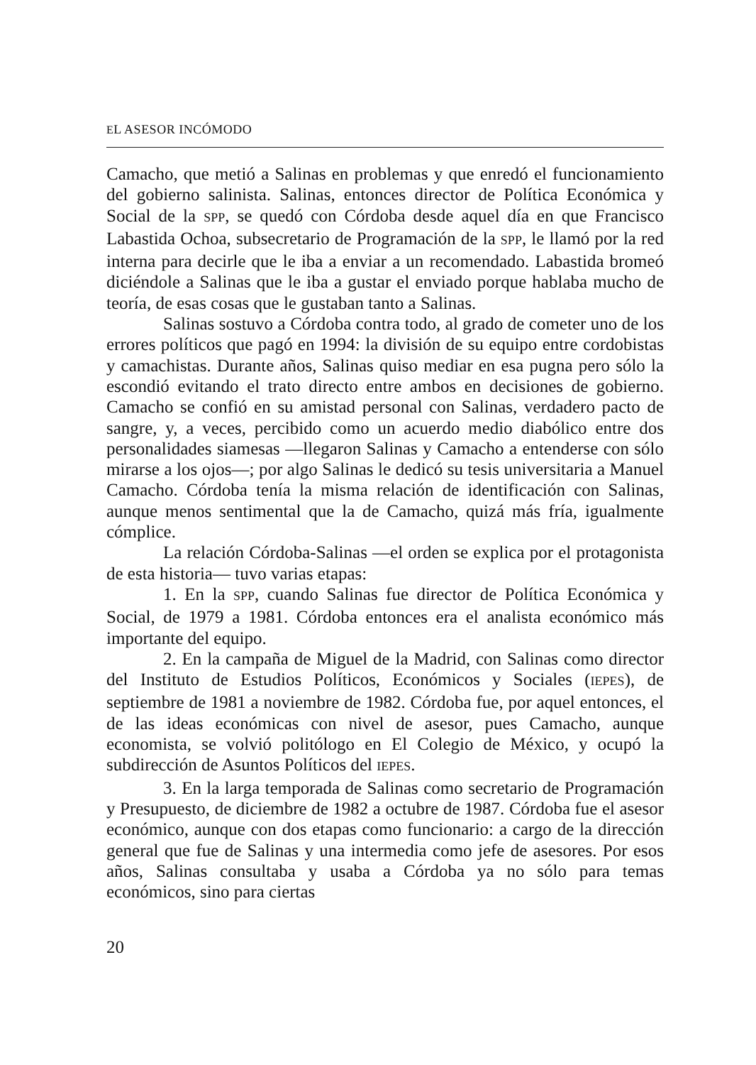EL ASESOR INCÓMODO
Camacho, que metió a Salinas en problemas y que enredó el funcionamiento del gobierno salinista. Salinas, entonces director de Política Económica y Social de la SPP, se quedó con Córdoba desde aquel día en que Francisco Labastida Ochoa, subsecretario de Programación de la SPP, le llamó por la red interna para decirle que le iba a enviar a un recomendado. Labastida bromeó diciéndole a Salinas que le iba a gustar el enviado porque hablaba mucho de teoría, de esas cosas que le gustaban tanto a Salinas.
Salinas sostuvo a Córdoba contra todo, al grado de cometer uno de los errores políticos que pagó en 1994: la división de su equipo entre cordobistas y camachistas. Durante años, Salinas quiso mediar en esa pugna pero sólo la escondió evitando el trato directo entre ambos en decisiones de gobierno. Camacho se confió en su amistad personal con Salinas, verdadero pacto de sangre, y, a veces, percibido como un acuerdo medio diabólico entre dos personalidades siamesas —llegaron Salinas y Camacho a entenderse con sólo mirarse a los ojos—; por algo Salinas le dedicó su tesis universitaria a Manuel Camacho. Córdoba tenía la misma relación de identificación con Salinas, aunque menos sentimental que la de Camacho, quizá más fría, igualmente cómplice.
La relación Córdoba-Salinas —el orden se explica por el protagonista de esta historia— tuvo varias etapas:
1. En la SPP, cuando Salinas fue director de Política Económica y Social, de 1979 a 1981. Córdoba entonces era el analista económico más importante del equipo.
2. En la campaña de Miguel de la Madrid, con Salinas como director del Instituto de Estudios Políticos, Económicos y Sociales (IEPES), de septiembre de 1981 a noviembre de 1982. Córdoba fue, por aquel entonces, el de las ideas económicas con nivel de asesor, pues Camacho, aunque economista, se volvió politólogo en El Colegio de México, y ocupó la subdirección de Asuntos Políticos del IEPES.
3. En la larga temporada de Salinas como secretario de Programación y Presupuesto, de diciembre de 1982 a octubre de 1987. Córdoba fue el asesor económico, aunque con dos etapas como funcionario: a cargo de la dirección general que fue de Salinas y una intermedia como jefe de asesores. Por esos años, Salinas consultaba y usaba a Córdoba ya no sólo para temas económicos, sino para ciertas
20